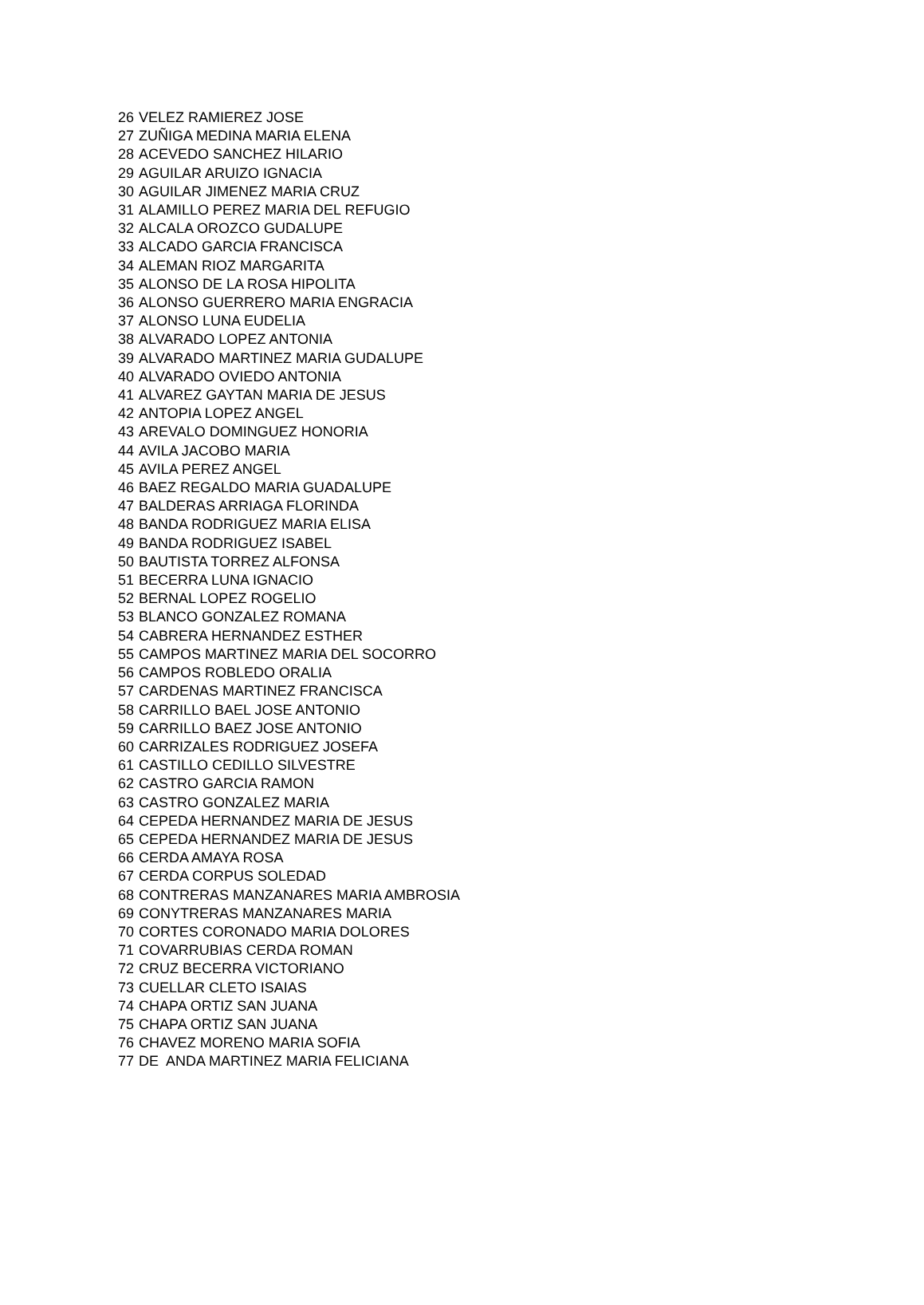| 26 | VELEZ RAMIEREZ JOSE |
| 27 | ZUÑIGA MEDINA MARIA ELENA |
| 28 | ACEVEDO SANCHEZ HILARIO |
| 29 | AGUILAR ARUIZO IGNACIA |
| 30 | AGUILAR JIMENEZ MARIA CRUZ |
| 31 | ALAMILLO PEREZ MARIA DEL REFUGIO |
| 32 | ALCALA OROZCO GUDALUPE |
| 33 | ALCADO GARCIA FRANCISCA |
| 34 | ALEMAN RIOZ MARGARITA |
| 35 | ALONSO DE LA ROSA HIPOLITA |
| 36 | ALONSO GUERRERO MARIA ENGRACIA |
| 37 | ALONSO LUNA EUDELIA |
| 38 | ALVARADO LOPEZ ANTONIA |
| 39 | ALVARADO MARTINEZ MARIA GUDALUPE |
| 40 | ALVARADO OVIEDO ANTONIA |
| 41 | ALVAREZ GAYTAN MARIA DE JESUS |
| 42 | ANTOPIA LOPEZ ANGEL |
| 43 | AREVALO DOMINGUEZ HONORIA |
| 44 | AVILA JACOBO MARIA |
| 45 | AVILA PEREZ ANGEL |
| 46 | BAEZ REGALDO MARIA GUADALUPE |
| 47 | BALDERAS ARRIAGA FLORINDA |
| 48 | BANDA RODRIGUEZ MARIA ELISA |
| 49 | BANDA RODRIGUEZ ISABEL |
| 50 | BAUTISTA TORREZ ALFONSA |
| 51 | BECERRA LUNA IGNACIO |
| 52 | BERNAL LOPEZ ROGELIO |
| 53 | BLANCO GONZALEZ ROMANA |
| 54 | CABRERA HERNANDEZ ESTHER |
| 55 | CAMPOS MARTINEZ MARIA DEL SOCORRO |
| 56 | CAMPOS ROBLEDO ORALIA |
| 57 | CARDENAS MARTINEZ FRANCISCA |
| 58 | CARRILLO BAEL JOSE ANTONIO |
| 59 | CARRILLO BAEZ JOSE ANTONIO |
| 60 | CARRIZALES RODRIGUEZ JOSEFA |
| 61 | CASTILLO CEDILLO SILVESTRE |
| 62 | CASTRO GARCIA RAMON |
| 63 | CASTRO GONZALEZ MARIA |
| 64 | CEPEDA HERNANDEZ MARIA DE JESUS |
| 65 | CEPEDA HERNANDEZ MARIA DE JESUS |
| 66 | CERDA AMAYA ROSA |
| 67 | CERDA CORPUS SOLEDAD |
| 68 | CONTRERAS MANZANARES MARIA AMBROSIA |
| 69 | CONYTRERAS MANZANARES MARIA |
| 70 | CORTES CORONADO MARIA DOLORES |
| 71 | COVARRUBIAS CERDA ROMAN |
| 72 | CRUZ BECERRA VICTORIANO |
| 73 | CUELLAR CLETO ISAIAS |
| 74 | CHAPA ORTIZ SAN JUANA |
| 75 | CHAPA ORTIZ SAN JUANA |
| 76 | CHAVEZ MORENO MARIA SOFIA |
| 77 | DE ANDA MARTINEZ MARIA FELICIANA |